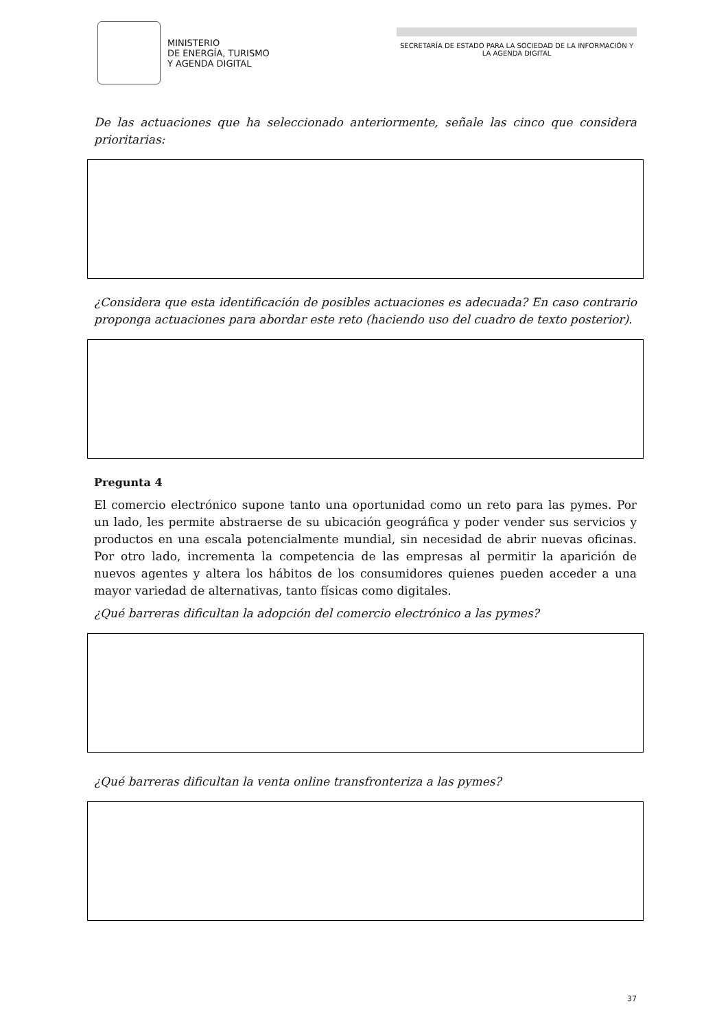MINISTERIO
DE ENERGÍA, TURISMO
Y AGENDA DIGITAL
SECRETARÍA DE ESTADO PARA LA SOCIEDAD DE LA INFORMACIÓN Y LA AGENDA DIGITAL
De las actuaciones que ha seleccionado anteriormente, señale las cinco que considera prioritarias:
¿Considera que esta identificación de posibles actuaciones es adecuada? En caso contrario proponga actuaciones para abordar este reto (haciendo uso del cuadro de texto posterior).
Pregunta 4
El comercio electrónico supone tanto una oportunidad como un reto para las pymes. Por un lado, les permite abstraerse de su ubicación geográfica y poder vender sus servicios y productos en una escala potencialmente mundial, sin necesidad de abrir nuevas oficinas. Por otro lado, incrementa la competencia de las empresas al permitir la aparición de nuevos agentes y altera los hábitos de los consumidores quienes pueden acceder a una mayor variedad de alternativas, tanto físicas como digitales.
¿Qué barreras dificultan la adopción del comercio electrónico a las pymes?
¿Qué barreras dificultan la venta online transfronteriza a las pymes?
37